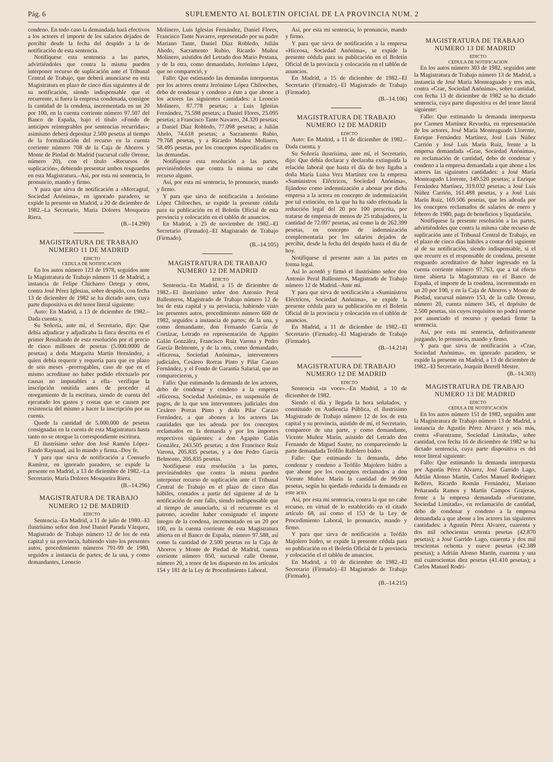Pág. 6 SUPLEMENTO AL BOLETIN OFICIAL DE LA PROVINCIA NUM. 2
condeno. En todo caso la demandada hará efectivos a los actores el importe de los salarios dejados de percibir desde la fecha del despido a la de notificación de esta sentencia.
Notifíquese esta sentencia a las partes, advirtiéndoles que contra la misma pueden interponer recurso de suplicación ante el Tribunal Central de Trabajo, que deberá anunciarse en esta Magistratura en plazo de cinco días siguientes al de su notificación, siendo indispensable que el recurrente, si fuera la empresa condenada, consigne la cantidad de la condena, incrementada en un 20 por 100, en la cuenta corriente número 97.507 del Banco de España, bajo el título «Fondo de anticipos reintegrables por sentencias recurridas»; asimismo deberá depositar 2.500 pesetas al tiempo de la formalización del recurso en la cuenta corriente número 708 de la Caja de Ahorros y Monte de Piedad de Madrid (sucursal calle Orense, número 20), con el título «Recursos de suplicación», debiendo presentar ambos resguardos en esta Magistratura.–Así, por esta mi sentencia, lo pronuncio, mando y firmo.
Y para que sirva de notificación a «Mercagraf, Sociedad Anónima», en ignorado paradero, se expide la presente en Madrid, a 20 de diciembre de 1982.–La Secretario, María Dolores Mosqueira Riera.
(B.–14.290)
MAGISTRATURA DE TRABAJO
NUMERO 11 DE MADRID
EDICTO
CEDULA DE NOTIFICACION
En los autos número 123 de 1978, seguidos ante la Magistratura de Trabajo número 11 de Madrid, a instancia de Felipe Chicharro Ortega y otros, contra José Pérez Iglesias, sobre despido, con fecha 13 de diciembre de 1982 se ha dictado auto, cuya parte dispositiva es del tenor literal siguiente:
Auto: En Madrid, a 13 de diciembre de 1982.–Dada cuenta y,
Su Señoría, ante mí, el Secretario, dijo: Que debía adjudicar y adjudicaba la finca descrita en el primer Resultando de esta resolución por el precio de cinco millones de pesetas (5.000.0000 de pesetas) a doña Margarita Martín Hernández, a quien debía requerir y requería para que en plazo de seis meses –prorrogables, caso de que en el mismo acreditase no haber podido efectuarlo por causas no imputables a ella– verifique la inscripción omitida antes de proceder al otorgamiento de la escritura, siendo de cuenta del ejecutado los gastos y costas que se causen por resistencia del mismo a hacer la inscripción por su cuenta.
Quede la cantidad de 5.000.000 de pesetas consignadas en la cuenta de esta Magistratura hasta tanto no se otorgue la correspondiente escritura.
El ilustrísimo señor don José Ramón López-Fando Raynaud, así lo mando y firma.–Doy fe.
Y para que sirva de notificación a Consuelo Ramírez, en ignorado paradero, se expide la presente en Madrid, a 13 de diciembre de 1982.–La Secretario, María Dolores Mosqueira Riera.
(B.–14.296)
MAGISTRATURA DE TRABAJO
NUMERO 12 DE MADRID
EDICTO
Sentencia.–En Madrid, a 11 de julio de 1980.–El ilustrísimo señor don José Daniel Parada Vázquez, Magistrado de Trabajo número 12 de los de esta capital y su provincia, habiendo visto los presentes autos, procedimiento números 791-99 de 1980, seguidos a instancia de partes; de la una, y como demandantes, Leoncio
Molinero, Luis Iglesias Fernández, Daniel Flores, Francisco Tante Navarro, representado por su padre Mariano Tante, Daniel Díaz Robledo, Julián Ahedo, Sacramento Rubio, Ricardo Muñoz Molinero, asistidos del Letrado don Mario Pestana, y de la otra, como demandado, Jerónimo López, que no compareció, y
Fallo: Que estimando las demandas interpuestas por los actores contra Jerónimo López Chiloeches, debo de condenar y condeno a éste a que abone a los actores las siguientes cantidades: a Leoncio Molinero, 87.778 pesetas; a Luis Iglesias Fernández, 75.598 pesetas; a Daniel Flores, 25.095 pesetas; a Francisco Tante Navarro, 24.320 pesetas; a Daniel Díaz Robledo, 77.098 pesetas; a Julián Ahelo, 74.618 pesetas; a Sacramento Rubio, 79.768 pesetas, y a Ricardo Muñoz Molinero, 58.495 pesetas, por los conceptos especificados en las demandas.
Notifíquese esta resolución a las partes, previniéndoles que contra la misma no cabe recurso alguno.
Así, por esta mi sentencia, lo pronuncio, mando y firmo.
Y para que sirva de notificación a Jerónimo López Chiloeches, se expide la presente cédula para su publicación en el Boletín Oficial de esta provincia y colocación en el tablón de anuncios.
En Madrid, a 25 de noviembre de 1982.–El Secretario (Firmado).–El Magistrado de Trabajo (Firmado).
(B.–14.105)
MAGISTRATURA DE TRABAJO
NUMERO 12 DE MADRID
EDICTO
Sentencia.–En Madrid, a 15 de diciembre de 1982.–El ilustrísimo señor don Antonio Peral Ballesteros, Magistrado de Trabajo número 12 de los de esta capital y su provincia, habiendo visto los presentes autos, procedimiento número 660 de 1982, seguidos a instancia de partes; de la una, y como demandante, don Fernando García de Cortázar, Letrado en representación de Agapito Galán González, Francisco Ruiz Varona y Pedro García Belmonte, y de la otra, como demandado, «Hiceosa, Sociedad Anónima», interventores judiciales, Cesáreo Rorras Pinto y Pilar Carazo Fernández, y el Fondo de Garantía Salarial, que no comparecieron, y
Fallo: Que estimando la demanda de los actores, debo de condenar y condeno a la empresa «Hiceosa, Sociedad Anónima», en suspensión de pagos, de la que son interventores judiciales don Cesáreo Porras Pinto y doña Pilar Carazo Fernández, a que abonen a los actores las cantidades que les adeuda por los conceptos reclamados en la demanda y por los importes respectivos siguientes: a don Agapito Galán González, 243.505 pesetas; a don Francisco Ruiz Varona, 205.835 pesetas, y a don Pedro García Belmonte, 205.835 pesetas.
Notifíquese esta resolución a las partes, previniéndoles que contra la misma pueden interponer recurso de suplicación ante el Tribunal Central de Trabajo en el plazo de cinco días hábiles, contados a partir del siguiente al de la notificación de este fallo, siendo indispensable que al tiempo de anunciarlo, si el recurrente es el patrono, acredite haber consignado el importe íntegro de la condena, incrementado en un 20 por 100, en la cuenta corriente de esta Magistratura abierta en el Banco de España, número 97.588, así como la cantidad de 2.500 pesetas en la Caja de Ahorros y Monte de Piedad de Madrid, cuenta corriente número 050, sucursal calle Orense, número 20, a tenor de los dispuesto en los artículos 154 y 181 de la Ley de Procedimiento Laboral.
Así, por esta mi sentencia, lo pronuncio, mando y firmo.
Y para que sirva de notificación a la empresa «Hiceosa, Sociedad Anónima», se expide la presente cédula para su publicación en el Boletín Oficial de la provincia y colocación en el tablón de anuncios.
En Madrid, a 15 de diciembre de 1982.–El Secretario (Firmado).–El Magistrado de Trabajo (Firmado).
(B.–14.106)
MAGISTRATURA DE TRABAJO
NUMERO 12 DE MADRID
EDICTO
Auto: En Madrid, a 11 de diciembre de 1982.–Dada cuenta, y
Su Señoría ilustrísima, ante mí, el Secretario, dijo: Que debía declarar y declaraba extinguida la relación laboral que hasta el día de hoy ligaba a doña María Luisa Vera Martínez con la empresa «Suministros Eléctricos, Sociedad Anónima», fijándose como indemnización a abonar por dicha empresa a la actora en concepto de indemnización por tal extinción, en la que ha ha sido efectuada la reducción legal del 20 por 100 prescrita, por tratarse de empresa de menos de 25 trabajadores, la cantidad de 72.097 pesetas, así como la de 262.399 pesetas, en concepto de indemnización complementaria por los salarios dejados de percibir, desde la fecha del despido hasta el día de hoy.
Notifíquese el presente auto a las partes en forma legal.
Así lo acordó y firmó el ilustrísimo señor don Antonio Peral Ballesteros, Magistrado de Trabajo número 12 de Madrid.–Ante mí.
Y para que sirva de notificación a «Suministros Eléctricos, Sociedad Anónima», se expide la presente cédula para su publicación en el Boletín Oficial de la provincia y colocación en el tablón de anuncios.
En Madrid, a 11 de diciembre de 1982.–El Secretario (Firmado).–El Magistrado de Trabajo (Firmado).
(B.–14.214)
MAGISTRATURA DE TRABAJO
NUMERO 12 DE MADRID
EDICTO
Sentencia «in voce».–En Madrid, a 10 de diciembre de 1982.
Siendo el día y llegada la hora señalados, y constituido en Audiencia Pública, el ilustrísimo Magistrado de Trabajo número 12 de los de esta capital y su provincia, asistido de mí, el Secretario, comparece de una parte, y como demandante, Vicente Muñoz Marín, asistido del Letrado don Fernando de Miguel Sastre, no compareciendo la parte demandada Teófilo Rafolero Isidro.
Fallo: Que estimando la demanda, debo condenar y condeno a Teófilo Majolero Isidro a que abone por los conceptos reclamados a don Vicente Muñoz Marín la cantidad de 99.900 pesetas, según ha quedado reducida la demanda en este acto.
Así, por esta mi sentencia, contra la que no cabe recurso, en virtud de lo establecido en el citado artículo 68, así como el 153 de la Ley de Procedimiento Laboral, lo pronuncio, mando y firmo.
Y para que sirva de notificación a Teófilo Majolero Isidro, se expide la presente cédula para su publicación en el Boletín Oficial de la provincia y colocación el el tablón de anuncios.
En Madrid, a 10 de diciembre de 1982.–El Secretario (Firmado).–El Magistrado de Trabajo (Firmado).
(B.–14.215)
MAGISTRATURA DE TRABAJO
NUMERO 13 DE MADRID
EDICTO
CEDULA DE NOTIFICACION
En los autos número 303 de 1982, seguidos ante la Magistratura de Trabajo número 13 de Madrid, a instancia de José María Monteaguado y tres más, contra «Crae, Sociedad Anónima», sobre cantidad, con fecha 13 de diciembre de 1982 se ha dictado sentencia, cuya parte dispositiva es del tenor literal siguiente:
Fallo: Que estimando la demanda interpuesta por Carmen Martínez Revuelta, en representación de los actores, José María Monteaguado Llorente, Enrique Fernández Martínez, José Luis Núñez Carrión y José Luis Marín Ruiz, frente a la empresa demandada «Grae, Sociedad Anónima», en reclamación de cantidad, debo de condenar y condeno a la empresa demandada a que abone a los actores las siguientes cantidades: a José María Monteagudo Llorente, 149.520 pesetas; a Enrique Fernández Martínez, 319.032 pesetas; a José Luis Núñez Carrión, 161.488 pesetas, y a José Luis Marín Ruiz, 169.506 pesetas, que les adeuda por los conceptos reclamados de salarios de enero y febrero de 1980, paga de beneficios y liquidación.
Notifíquese la presente resolución a las partes, advirtiéndoles que contra la misma cabe recurso de suplicación ante el Tribunal Central de Trabajo, en el plazo de cinco días hábiles a contar del siguiente al de su notificación, siendo indispensable, si el que recurre es el responsable de condena, presente resguardo acreditativo de haber ingresado en la cuenta corriente número 97.763, que a tal efecto tiene abierta la Magistratura en el Banco de España, el importe de la condena, incrementado en un 20 por 100, y en la Caja de Ahorros y Monte de Piedad, sucursal número 153, de la calle Orense, número 20, cuenta número 345, el depósito de 2.500 pesetas, sin cuyos requisitos no podrá tenerse por anunciado el recurso y quedará firme la sentencia.
Así, por esta mi sentencia, definitivamente juzgando, lo pronuncio, mando y firmo.
Y para que sirva de notificación a «Crae, Sociedad Anónima», en ignorado paradero, se expide la presente en Madrid, a 13 de diciembre de 1982.–El Secretario, Joaquín Borrell Mestre.
(B.–14.303)
MAGISTRATURA DE TRABAJO
NUMERO 13 DE MADRID
EDICTO
CEDULA DE NOTIFICACIÓN
En los autos número 151 de 1982, seguidos ante la Magistratura de Trabajo número 13 de Madrid, a instancia de Agustín Pérez Alvarez y seis más, contra «Fuentrame, Sociedad Limitada», sobre cantidad, con fecha 16 de diciembre de 1982 se ha dictado sentencia, cuya parte dispositiva es del tenor literal siguiente:
Fallo: Que estimando la demanda interpuesta por Agustín Pérez Alvarez, José Garrido Lago, Adrián Alonso Martín, Carlos Manuel Rodríguez Rellero, Ricardo Román Fernández, Mariano Peñaranda Ramos y Martín Campos Grajeras, frente a la empresa demandada «Fuentrame, Sociedad Limitada», en reclamación de cantidad, debo de condenar y condeno a la empresa demandada a que abone a los actores las siguientes cantidades: a Agustín Pérez Alvarez, cuarenta y dos mil ochocientas setenta pesetas (42.870 pesetas); a José Garrido Lago, cuarenta y dos mil trescientas ochenta y nueve pesetas (42.389 pesetas); a Adrián Alonso Martín, cuarenta y una mil cuatrocientas diez pesetas (41.410 pesetas); a Carlos Manuel Rodrí-